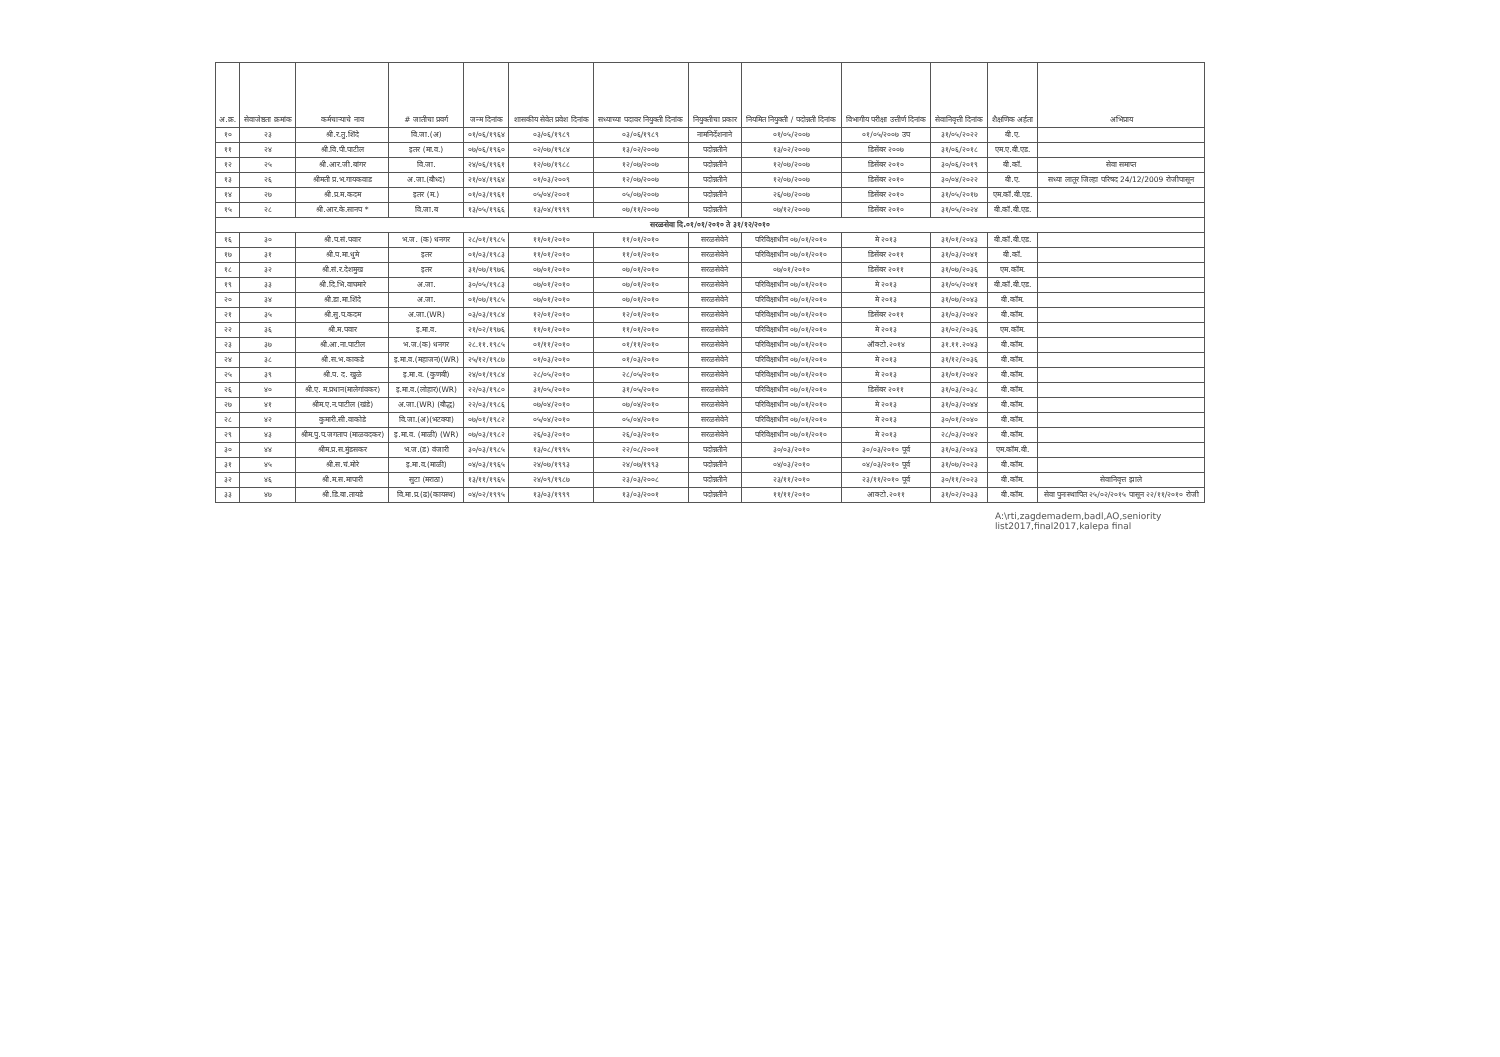| अ.क्र. | सेवाजेष्ठता क्रमांक | कर्मचाऱ्याचे नाव | # जातीचा प्रवर्ग | जन्म दिनांक | शासकीय सेवेत प्रवेश दिनांक | सध्याच्या पदावर नियुक्ती दिनांक | नियुक्तीचा प्रकार | नियमित नियुक्ती / पदोन्नती दिनांक | विभागीय परीक्षा उत्तीर्ण दिनांक | सेवानिवृत्ती दिनांक | शैक्षणिक अर्हता | अभिप्राय |
| --- | --- | --- | --- | --- | --- | --- | --- | --- | --- | --- | --- | --- |
| १० | २३ | श्री.र.तु.शिंदे | वि.जा.(अ) | ०१/०६/१९६४ | ०३/०६/१९८९ | ०३/०६/१९८९ | नामनिर्देशनाने | ०१/०५/२००७ | ०१/०५/२००७ उप | ३१/०५/२०२२ | बी.ए. | |
| ११ | २४ | श्री.वि.पी.पाटील | इतर (मा.व.) | ०७/०६/१९६० | ०२/०७/१९८४ | १३/०२/२००७ | पदोन्नतीने | १३/०२/२००७ | डिसेंबर २००७ | ३१/०६/२०१८ | एम.ए.बी.एड. | |
| १२ | २५ | श्री.आर.जी.बांगर | वि.जा. | २४/०६/१९६१ | १२/०७/१९८८ | १२/०७/२००७ | पदोन्नतीने | १२/०७/२००७ | डिसेंबर २०१० | ३०/०६/२०१९ | बी.कॉ. | सेवा समाप्त |
| १३ | २६ | श्रीमती प्र.भ.गायकवाड | अ.जा.(बौध्द) | २१/०४/१९६४ | ०१/०३/२००९ | १२/०७/२००७ | पदोन्नतीने | १२/०७/२००७ | डिसेंबर २०१० | ३०/०४/२०२२ | बी.ए. | सध्या लातूर जिल्हा परिषद 24/12/2009 रोजीपासून |
| १४ | २७ | श्री.प्र.म.कदम | इतर (म.) | ०१/०३/१९६१ | ०५/०४/२००१ | ०५/०७/२००७ | पदोन्नतीने | २६/०७/२००७ | डिसेंबर २०१० | ३१/०५/२०१७ | एम.कॉ.बी.एड. | |
| १५ | २८ | श्री.आर.के.सानप * | वि.जा.ब | १३/०५/१९६६ | १३/०४/१९९९ | ०७/११/२००७ | पदोन्नतीने | ०७/१२/२००७ | डिसेंबर २०१० | ३१/०५/२०२४ | बी.कॉ.बी.एड. | |
| सरळसेवा दि.०१/०१/२०१० ते ३१/१२/२०१० | | | | | | | | | | | | |
| १६ | ३० | श्री.प.सं.पवार | भ.ज. (क) धनगर | २८/०१/१९८५ | ११/०१/२०१० | ११/०१/२०१० | सरळसेवेने | परिविक्षाधीन ०७/०१/२०१० | मे २०१३ | ३१/०१/२०४३ | बी.कॉ.बी.एड. | |
| १७ | ३१ | श्री.प.मा.धुमे | इतर | ०१/०३/१९८३ | ११/०१/२०१० | ११/०१/२०१० | सरळसेवेने | परिविक्षाधीन ०७/०१/२०१० | डिसेंबर २०११ | ३१/०३/२०४१ | बी.कॉ. | |
| १८ | ३२ | श्री.सं.र.देशमुख | इतर | ३१/०७/१९७६ | ०७/०१/२०१० | ०७/०१/२०१० | सरळसेवेने | ०७/०१/२०१० | डिसेंबर २०११ | ३१/०७/२०३६ | एम.कॉम. | |
| १९ | ३३ | श्री.दि.भि.वाघमारे | अ.जा. | ३०/०५/१९८३ | ०७/०१/२०१० | ०७/०१/२०१० | सरळसेवेने | परिविक्षाधीन ०७/०१/२०१० | मे २०१३ | ३१/०५/२०४१ | बी.कॉ.बी.एड. | |
| २० | ३४ | श्री.डा.मा.शिंदे | अ.जा. | ०१/०७/१९८५ | ०७/०१/२०१० | ०७/०१/२०१० | सरळसेवेने | परिविक्षाधीन ०७/०१/२०१० | मे २०१३ | ३१/०७/२०४३ | बी.कॉम. | |
| २१ | ३५ | श्री.सु.प.कदम | अ.जा.(WR) | ०३/०३/१९८४ | १२/०१/२०१० | १२/०१/२०१० | सरळसेवेने | परिविक्षाधीन ०७/०१/२०१० | डिसेंबर २०११ | ३१/०३/२०४२ | बी.कॉम. | |
| २२ | ३६ | श्री.म.पवार | इ.मा.व. | २१/०२/१९७६ | ११/०१/२०१० | ११/०१/२०१० | सरळसेवेने | परिविक्षाधीन ०७/०१/२०१० | मे २०१३ | ३१/०२/२०३६ | एम.कॉम. | |
| २३ | ३७ | श्री.आ.ना.पाटील | भ.ज.(क) धनगर | २८.११.१९८५ | ०१/११/२०१० | ०१/११/२०१० | सरळसेवेने | परिविक्षाधीन ०७/०१/२०१० | ऑक्टो.२०१४ | ३१.११.२०४३ | बी.कॉम. | |
| २४ | ३८ | श्री.स.भ.काकडे | इ.मा.व.(महाजन)(WR) | २५/१२/१९८७ | ०१/०३/२०१० | ०१/०३/२०१० | सरळसेवेने | परिविक्षाधीन ०७/०१/२०१० | मे २०१३ | ३१/१२/२०३६ | बी.कॉम. | |
| २५ | ३९ | श्री.प. द. खुळे | इ.मा.व. (कुणबी) | २४/०१/१९८४ | २८/०५/२०१० | २८/०५/२०१० | सरळसेवेने | परिविक्षाधीन ०७/०१/२०१० | मे २०१३ | ३१/०१/२०४२ | बी.कॉम. | |
| २६ | ४० | श्री.ए. म.प्रधान(मालेगांवकर) | इ.मा.व.(लोहार)(WR) | २२/०३/१९८० | ३१/०५/२०१० | ३१/०५/२०१० | सरळसेवेने | परिविक्षाधीन ०७/०१/२०१० | डिसेंबर २०११ | ३१/०३/२०३८ | बी.कॉम. | |
| २७ | ४१ | श्रीम.ए.न.पाटील (खंडे) | अ.जा.(WR) (बौद्ध) | २२/०३/१९८६ | ०७/०४/२०१० | ०७/०४/२०१० | सरळसेवेने | परिविक्षाधीन ०७/०१/२०१० | मे २०१३ | ३१/०३/२०४४ | बी.कॉम. | |
| २८ | ४२ | कुमारी.सी.वाकोडे | वि.जा.(अ)(भटक्या) | ०७/०१/१९८२ | ०५/०४/२०१० | ०५/०४/२०१० | सरळसेवेने | परिविक्षाधीन ०७/०१/२०१० | मे २०१३ | ३०/०१/२०४० | बी.कॉम. | |
| २९ | ४३ | श्रीम.पु.प.जगताप (माळवदकर) | इ.मा.व. (माळी) (WR) | ०७/०३/१९८२ | २६/०३/२०१० | २६/०३/२०१० | सरळसेवेने | परिविक्षाधीन ०७/०१/२०१० | मे २०१३ | २८/०३/२०४२ | बी.कॉम. | |
| ३० | ४४ | श्रीम.प्र.स.मुंडसकर | भ.ज.(ड) वंजारी | ३०/०३/१९८५ | १३/०८/१९९५ | २२/०८/२००१ | पदोन्नतीने | ३०/०३/२०१० | ३०/०३/२०१० पूर्व | ३१/०३/२०४३ | एम.कॉम.बी. | |
| ३१ | ४५ | श्री.स.चं.मोरे | इ.मा.व.(माळी) | ०४/०३/१९६५ | २४/०७/१९९३ | २४/०७/१९९३ | पदोन्नतीने | ०४/०३/२०१० | ०४/०३/२०१० पूर्व | ३१/०७/२०२३ | बी.कॉम. | |
| ३२ | ४६ | श्री.म.स.मापारी | सुटा (मराठा) | १३/११/१९६५ | २४/०९/१९८७ | २३/०३/२००८ | पदोन्नतीने | २३/११/२०१० | २३/११/२०१० पूर्व | ३०/११/२०२३ | बी.कॉम. | सेवानिवृत्त झाले |
| ३३ | ४७ | श्री.डि.बा.तायडे | वि.मा.प्र.(ढ)(कायस्थ) | ०४/०२/१९९५ | १३/०३/१९९९ | १३/०३/२००१ | पदोन्नतीने | ११/११/२०१० | आक्टो.२०११ | ३१/०२/२०३३ | बी.कॉम. | सेवा पुनःस्थापित २५/०२/२०१५ पासून २२/११/२०१० रोजी |
A:\rti,zagdemadem,badl,AO,seniority list2017,final2017,kalepa final